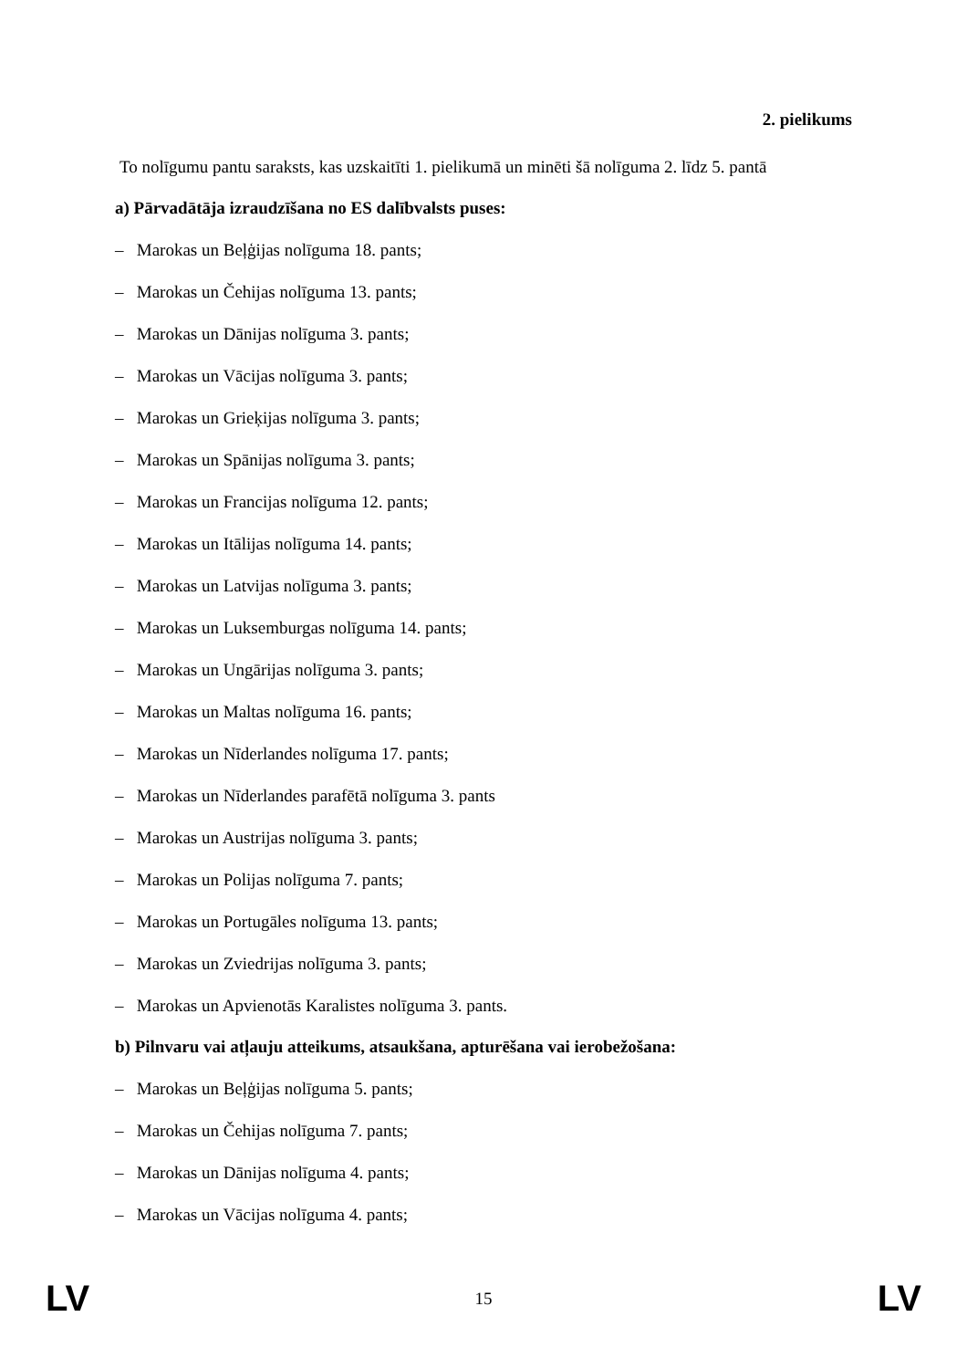2. pielikums
To nolīgumu pantu saraksts, kas uzskaitīti 1. pielikumā un minēti šā nolīguma 2. līdz 5. pantā
a) Pārvadātāja izraudzīšana no ES dalībvalsts puses:
– Marokas un Beļģijas nolīguma 18. pants;
– Marokas un Čehijas nolīguma 13. pants;
– Marokas un Dānijas nolīguma 3. pants;
– Marokas un Vācijas nolīguma 3. pants;
– Marokas un Grieķijas nolīguma 3. pants;
– Marokas un Spānijas nolīguma 3. pants;
– Marokas un Francijas nolīguma 12. pants;
– Marokas un Itālijas nolīguma 14. pants;
– Marokas un Latvijas nolīguma 3. pants;
– Marokas un Luksemburgas nolīguma 14. pants;
– Marokas un Ungārijas nolīguma 3. pants;
– Marokas un Maltas nolīguma 16. pants;
– Marokas un Nīderlandes nolīguma 17. pants;
– Marokas un Nīderlandes parafētā nolīguma 3. pants
– Marokas un Austrijas nolīguma 3. pants;
– Marokas un Polijas nolīguma 7. pants;
– Marokas un Portugāles nolīguma 13. pants;
– Marokas un Zviedrijas nolīguma 3. pants;
– Marokas un Apvienotās Karalistes nolīguma 3. pants.
b) Pilnvaru vai atļauju atteikums, atsaukšana, apturēšana vai ierobežošana:
– Marokas un Beļģijas nolīguma 5. pants;
– Marokas un Čehijas nolīguma 7. pants;
– Marokas un Dānijas nolīguma 4. pants;
– Marokas un Vācijas nolīguma 4. pants;
LV 15 LV